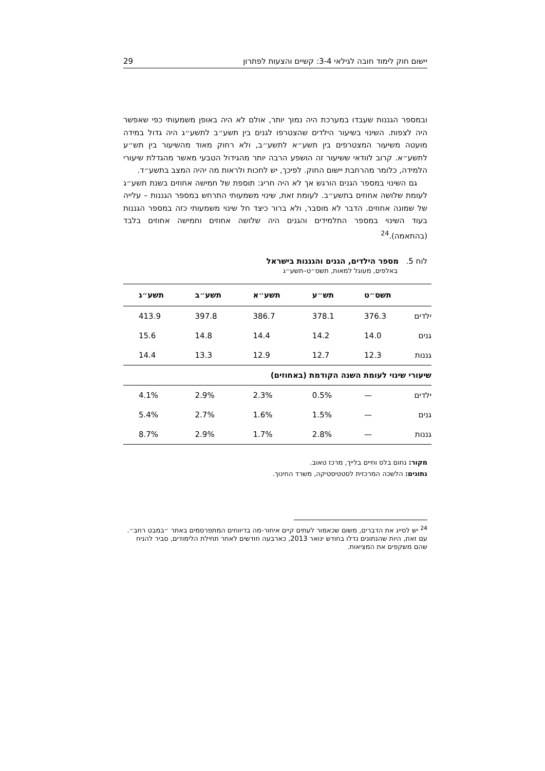יישום חוק לימוד חובה לגילאי 3-4: קשיים והצעות לפתרון 29
ובמספר הגננות שעבדו במערכת היה נמוך יותר, אולם לא היה באופן משמעותי כפי שאפשר היה לצפות. השינוי בשיעור הילדים שהצטרפו לגנים בין תשע״ב לתשע״ג היה גדול במידה מועטה משיעור המצטרפים בין תשע״א לתשע״ב, ולא רחוק מאוד מהשיעור בין תש״ע לתשע״א. קרוב לוודאי ששיעור זה הושפע הרבה יותר מהגידול הטבעי מאשר מהגדלת שיעורי הלמידה, כלומר מהרחבת יישום החוק. לפיכך, יש לחכות ולראות מה יהיה המצב בתשע״ד.
גם השינוי במספר הגנים הורגש אך לא היה חריג: תוספת של חמישה אחוזים בשנת תשע״ג לעומת שלושה אחוזים בתשע״ב. לעומת זאת, שינוי משמעותי התרחש במספר הגננות – עלייה של שמונה אחוזים. הדבר לא מוסבר, ולא ברור כיצד חל שינוי משמעותי כזה במספר הגננות בעוד השינוי במספר התלמידים והגנים היה שלושה אחוזים וחמישה אחוזים בלבד (בהתאמה).<sup>24</sup>
לוח 5. מספר הילדים, הגנים והגננות בישראל
באלפים, מעוגל למאות, תשס״ט–תשע״ג
| | תשס״ט | תש״ע | תשע״א | תשע״ב | תשע״ג |
| --- | --- | --- | --- | --- | --- |
| ילדים | 376.3 | 378.1 | 386.7 | 397.8 | 413.9 |
| גנים | 14.0 | 14.2 | 14.4 | 14.8 | 15.6 |
| גננות | 12.3 | 12.7 | 12.9 | 13.3 | 14.4 |
| שיעורי שינוי לעומת השנה הקודמת (באחוזים) | | | | | |
| ילדים | — | 0.5% | 2.3% | 2.9% | 4.1% |
| גנים | — | 1.5% | 1.6% | 2.7% | 5.4% |
| גננות | — | 2.8% | 1.7% | 2.9% | 8.7% |
מקור: נחום בלס וחיים בלייך, מרכז טאוב.
נתונים: הלשכה המרכזית לסטטיסטיקה, משרד החינוך.
<sup>24</sup> יש לסייג את הדברים, משום שכאמור לעתים קיים איחור-מה בדיווחים המתפרסמים באתר ״במבט רחב״. עם זאת, היות שהנתונים נדלו בחודש ינואר 2013, כארבעה חודשים לאחר תחילת הלימודים, סביר להניח שהם משקפים את המציאות.